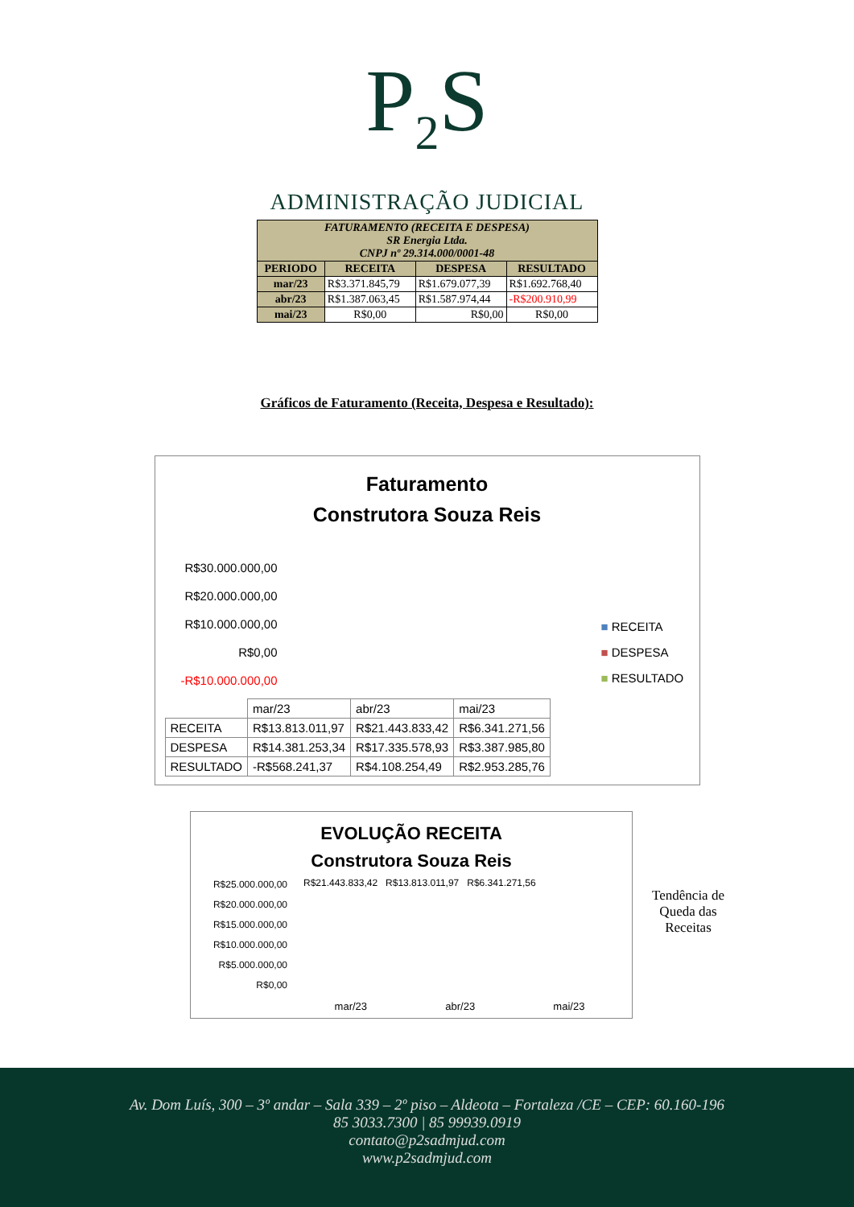P<sub>2</sub>S
ADMINISTRAÇÃO JUDICIAL
| FATURAMENTO (RECEITA E DESPESA) SR Energia Ltda. CNPJ nº 29.314.000/0001-48 | | | |
| PERIODO | RECEITA | DESPESA | RESULTADO |
| mar/23 | R$3.371.845,79 | R$1.679.077,39 | R$1.692.768,40 |
| abr/23 | R$1.387.063,45 | R$1.587.974,44 | -R$200.910,99 |
| mai/23 | R$0,00 | R$0,00 | R$0,00 |
Gráficos de Faturamento (Receita, Despesa e Resultado):
Faturamento
Construtora Souza Reis
R$30.000.000,00
R$20.000.000,00
R$10.000.000,00
R$0,00
-R$10.000.000,00
■ RECEITA
■ DESPESA
■ RESULTADO
| | mar/23 | abr/23 | mai/23 |
| RECEITA | R$13.813.011,97 | R$21.443.833,42 | R$6.341.271,56 |
| DESPESA | R$14.381.253,34 | R$17.335.578,93 | R$3.387.985,80 |
| RESULTADO | -R$568.241,37 | R$4.108.254,49 | R$2.953.285,76 |
EVOLUÇÃO RECEITA
Construtora Souza Reis
R$25.000.000,00
R$20.000.000,00
R$15.000.000,00
R$10.000.000,00
R$5.000.000,00
R$0,00
R$21.443.833,42 R$13.813.011,97 R$6.341.271,56
mar/23 abr/23 mai/23
Tendência de Queda das Receitas
Av. Dom Luís, 300 – 3º andar – Sala 339 – 2º piso – Aldeota – Fortaleza /CE – CEP: 60.160-196
85 3033.7300 | 85 99939.0919
contato@p2sadmjud.com
www.p2sadmjud.com